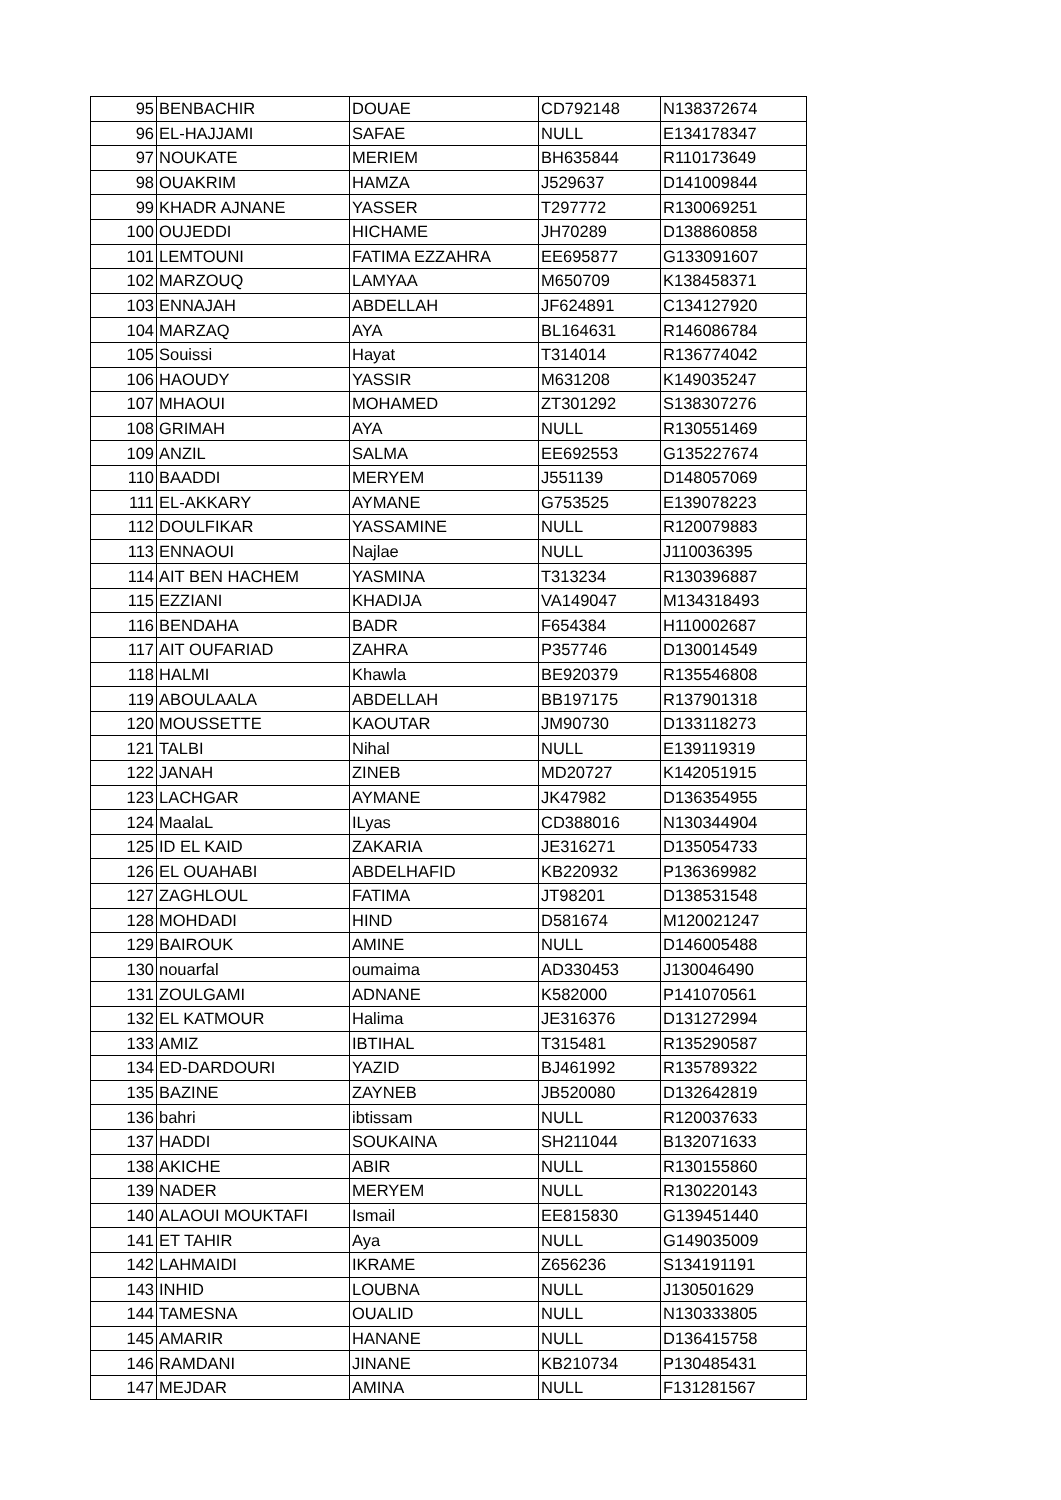| 95 | BENBACHIR | DOUAE | CD792148 | N138372674 |
| 96 | EL-HAJJAMI | SAFAE | NULL | E134178347 |
| 97 | NOUKATE | MERIEM | BH635844 | R110173649 |
| 98 | OUAKRIM | HAMZA | J529637 | D141009844 |
| 99 | KHADR AJNANE | YASSER | T297772 | R130069251 |
| 100 | OUJEDDI | HICHAME | JH70289 | D138860858 |
| 101 | LEMTOUNI | FATIMA EZZAHRA | EE695877 | G133091607 |
| 102 | MARZOUQ | LAMYAA | M650709 | K138458371 |
| 103 | ENNAJAH | ABDELLAH | JF624891 | C134127920 |
| 104 | MARZAQ | AYA | BL164631 | R146086784 |
| 105 | Souissi | Hayat | T314014 | R136774042 |
| 106 | HAOUDY | YASSIR | M631208 | K149035247 |
| 107 | MHAOUI | MOHAMED | ZT301292 | S138307276 |
| 108 | GRIMAH | AYA | NULL | R130551469 |
| 109 | ANZIL | SALMA | EE692553 | G135227674 |
| 110 | BAADDI | MERYEM | J551139 | D148057069 |
| 111 | EL-AKKARY | AYMANE | G753525 | E139078223 |
| 112 | DOULFIKAR | YASSAMINE | NULL | R120079883 |
| 113 | ENNAOUI | Najlae | NULL | J110036395 |
| 114 | AIT BEN HACHEM | YASMINA | T313234 | R130396887 |
| 115 | EZZIANI | KHADIJA | VA149047 | M134318493 |
| 116 | BENDAHA | BADR | F654384 | H110002687 |
| 117 | AIT OUFARIAD | ZAHRA | P357746 | D130014549 |
| 118 | HALMI | Khawla | BE920379 | R135546808 |
| 119 | ABOULAALA | ABDELLAH | BB197175 | R137901318 |
| 120 | MOUSSETTE | KAOUTAR | JM90730 | D133118273 |
| 121 | TALBI | Nihal | NULL | E139119319 |
| 122 | JANAH | ZINEB | MD20727 | K142051915 |
| 123 | LACHGAR | AYMANE | JK47982 | D136354955 |
| 124 | MaalaL | ILyas | CD388016 | N130344904 |
| 125 | ID EL KAID | ZAKARIA | JE316271 | D135054733 |
| 126 | EL OUAHABI | ABDELHAFID | KB220932 | P136369982 |
| 127 | ZAGHLOUL | FATIMA | JT98201 | D138531548 |
| 128 | MOHDADI | HIND | D581674 | M120021247 |
| 129 | BAIROUK | AMINE | NULL | D146005488 |
| 130 | nouarfal | oumaima | AD330453 | J130046490 |
| 131 | ZOULGAMI | ADNANE | K582000 | P141070561 |
| 132 | EL KATMOUR | Halima | JE316376 | D131272994 |
| 133 | AMIZ | IBTIHAL | T315481 | R135290587 |
| 134 | ED-DARDOURI | YAZID | BJ461992 | R135789322 |
| 135 | BAZINE | ZAYNEB | JB520080 | D132642819 |
| 136 | bahri | ibtissam | NULL | R120037633 |
| 137 | HADDI | SOUKAINA | SH211044 | B132071633 |
| 138 | AKICHE | ABIR | NULL | R130155860 |
| 139 | NADER | MERYEM | NULL | R130220143 |
| 140 | ALAOUI MOUKTAFI | Ismail | EE815830 | G139451440 |
| 141 | ET TAHIR | Aya | NULL | G149035009 |
| 142 | LAHMAIDI | IKRAME | Z656236 | S134191191 |
| 143 | INHID | LOUBNA | NULL | J130501629 |
| 144 | TAMESNA | OUALID | NULL | N130333805 |
| 145 | AMARIR | HANANE | NULL | D136415758 |
| 146 | RAMDANI | JINANE | KB210734 | P130485431 |
| 147 | MEJDAR | AMINA | NULL | F131281567 |